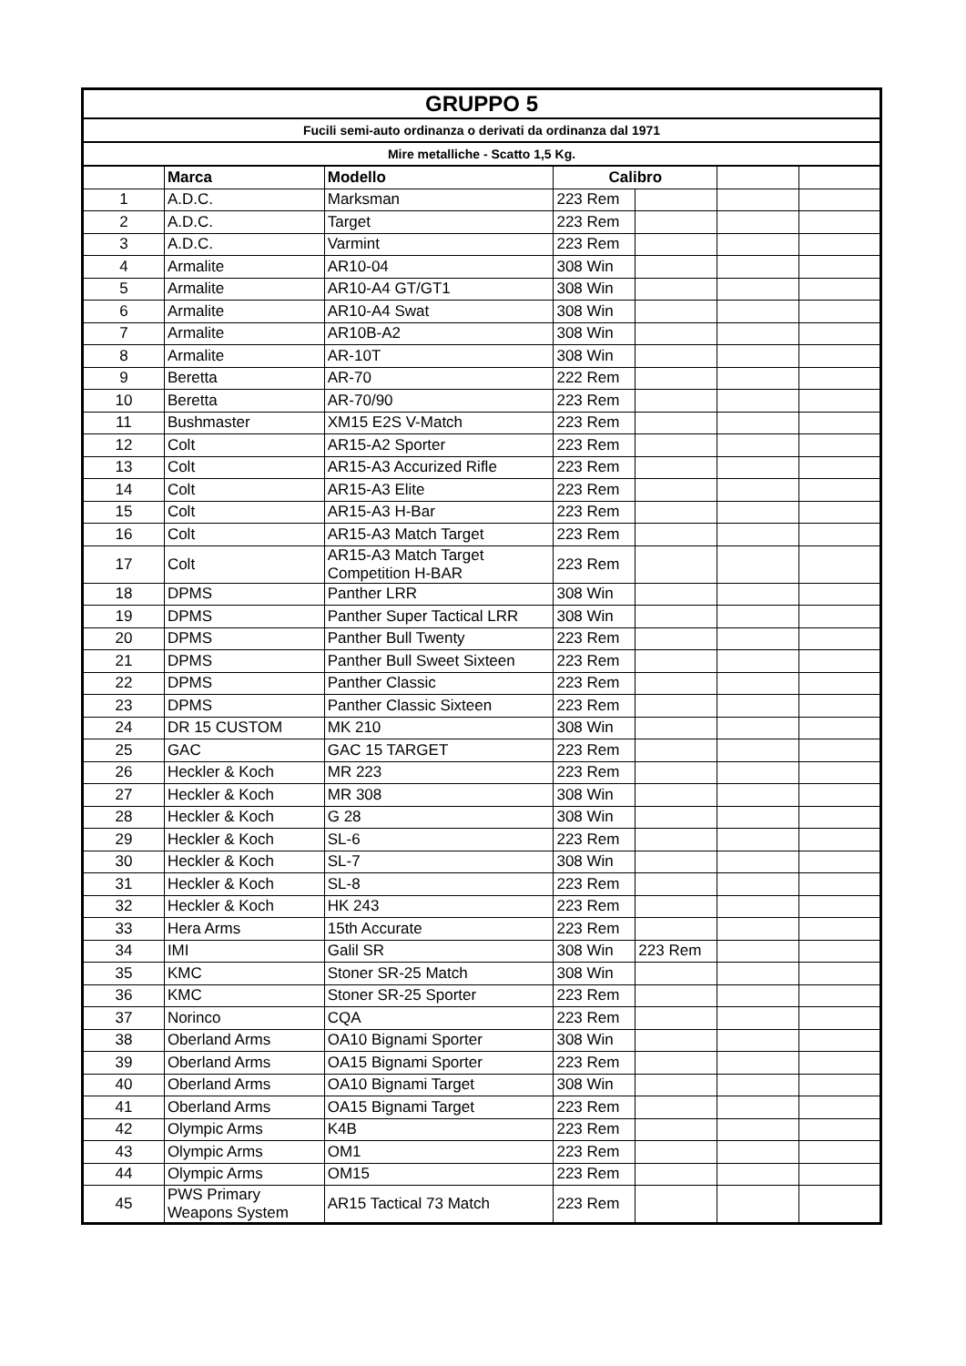| GRUPPO 5 | | | | | | |
| Fucili semi-auto ordinanza o derivati da ordinanza dal 1971 | | | | | | |
| Mire metalliche - Scatto 1,5 Kg. | | | | | | |
| | Marca | Modello | Calibro | | | |
| 1 | A.D.C. | Marksman | 223 Rem | | | |
| 2 | A.D.C. | Target | 223 Rem | | | |
| 3 | A.D.C. | Varmint | 223 Rem | | | |
| 4 | Armalite | AR10-04 | 308 Win | | | |
| 5 | Armalite | AR10-A4 GT/GT1 | 308 Win | | | |
| 6 | Armalite | AR10-A4 Swat | 308 Win | | | |
| 7 | Armalite | AR10B-A2 | 308 Win | | | |
| 8 | Armalite | AR-10T | 308 Win | | | |
| 9 | Beretta | AR-70 | 222 Rem | | | |
| 10 | Beretta | AR-70/90 | 223 Rem | | | |
| 11 | Bushmaster | XM15 E2S V-Match | 223 Rem | | | |
| 12 | Colt | AR15-A2 Sporter | 223 Rem | | | |
| 13 | Colt | AR15-A3 Accurized Rifle | 223 Rem | | | |
| 14 | Colt | AR15-A3 Elite | 223 Rem | | | |
| 15 | Colt | AR15-A3 H-Bar | 223 Rem | | | |
| 16 | Colt | AR15-A3 Match Target | 223 Rem | | | |
| 17 | Colt | AR15-A3 Match Target Competition H-BAR | 223 Rem | | | |
| 18 | DPMS | Panther LRR | 308 Win | | | |
| 19 | DPMS | Panther Super Tactical LRR | 308 Win | | | |
| 20 | DPMS | Panther Bull Twenty | 223 Rem | | | |
| 21 | DPMS | Panther Bull Sweet Sixteen | 223 Rem | | | |
| 22 | DPMS | Panther Classic | 223 Rem | | | |
| 23 | DPMS | Panther Classic Sixteen | 223 Rem | | | |
| 24 | DR 15 CUSTOM | MK 210 | 308 Win | | | |
| 25 | GAC | GAC 15 TARGET | 223 Rem | | | |
| 26 | Heckler & Koch | MR 223 | 223 Rem | | | |
| 27 | Heckler & Koch | MR 308 | 308 Win | | | |
| 28 | Heckler & Koch | G 28 | 308 Win | | | |
| 29 | Heckler & Koch | SL-6 | 223 Rem | | | |
| 30 | Heckler & Koch | SL-7 | 308 Win | | | |
| 31 | Heckler & Koch | SL-8 | 223 Rem | | | |
| 32 | Heckler & Koch | HK 243 | 223 Rem | | | |
| 33 | Hera Arms | 15th Accurate | 223 Rem | | | |
| 34 | IMI | Galil SR | 308 Win | 223 Rem | | |
| 35 | KMC | Stoner SR-25 Match | 308 Win | | | |
| 36 | KMC | Stoner SR-25 Sporter | 223 Rem | | | |
| 37 | Norinco | CQA | 223 Rem | | | |
| 38 | Oberland Arms | OA10 Bignami Sporter | 308 Win | | | |
| 39 | Oberland Arms | OA15 Bignami Sporter | 223 Rem | | | |
| 40 | Oberland Arms | OA10 Bignami Target | 308 Win | | | |
| 41 | Oberland Arms | OA15 Bignami Target | 223 Rem | | | |
| 42 | Olympic Arms | K4B | 223 Rem | | | |
| 43 | Olympic Arms | OM1 | 223 Rem | | | |
| 44 | Olympic Arms | OM15 | 223 Rem | | | |
| 45 | PWS Primary Weapons System | AR15 Tactical 73 Match | 223 Rem | | | |